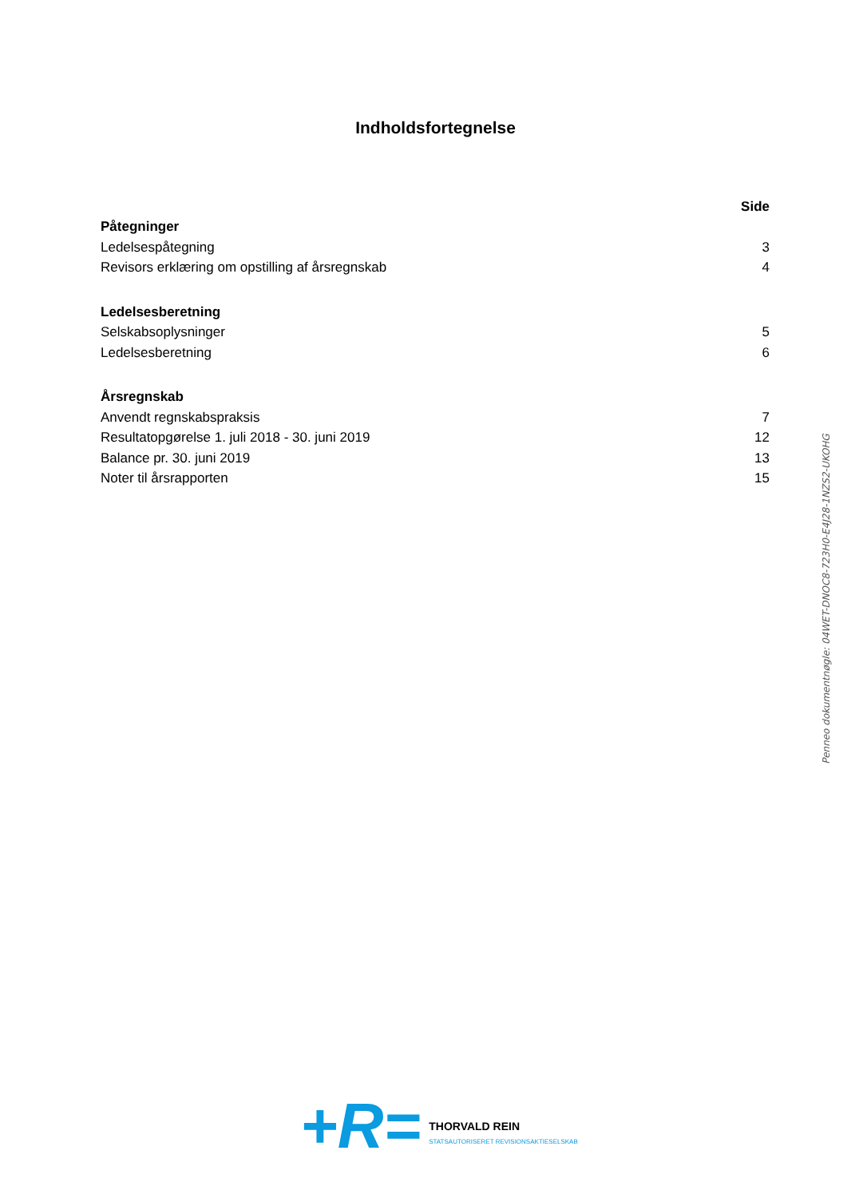Indholdsfortegnelse
| | Side |
| --- | --- |
| Påtegninger | |
| Ledelsespåtegning | 3 |
| Revisors erklæring om opstilling af årsregnskab | 4 |
| Ledelsesberetning | |
| Selskabsoplysninger | 5 |
| Ledelsesberetning | 6 |
| Årsregnskab | |
| Anvendt regnskabspraksis | 7 |
| Resultatopgørelse 1. juli 2018 - 30. juni 2019 | 12 |
| Balance pr. 30. juni 2019 | 13 |
| Noter til årsrapporten | 15 |
Penneo dokumentnøgle: 04WET-DNOC8-723H0-E4J28-1NZS2-UKOHG
+R=
THORVALD REIN
STATSAUTORISERET REVISIONSAKTIESELSKAB